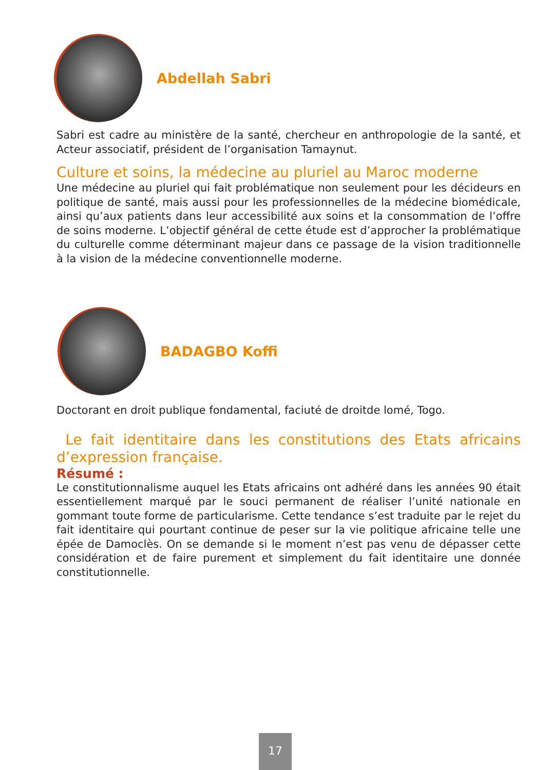Abdellah Sabri
Sabri est cadre au ministère de la santé, chercheur en anthropologie de la santé, et Acteur associatif, président de l’organisation Tamaynut.
Culture et soins, la médecine au pluriel au Maroc moderne
Une médecine au pluriel qui fait problématique non seulement pour les décideurs en politique de santé, mais aussi pour les professionnelles de la médecine biomédicale, ainsi qu’aux patients dans leur accessibilité aux soins et la consommation de l’offre de soins moderne. L’objectif général de cette étude est d’approcher la problématique du culturelle comme déterminant majeur dans ce passage de la vision traditionnelle à la vision de la médecine conventionnelle moderne.
BADAGBO Koffi
Doctorant en droit publique fondamental, faciuté de droitde lomé, Togo.
Le fait identitaire dans les constitutions des Etats africains d’expression française.
Résumé :
Le constitutionnalisme auquel les Etats africains ont adhéré dans les années 90 était essentiellement marqué par le souci permanent de réaliser l’unité nationale en gommant toute forme de particularisme. Cette tendance s’est traduite par le rejet du fait identitaire qui pourtant continue de peser sur la vie politique africaine telle une épée de Damoclès. On se demande si le moment n’est pas venu de dépasser cette considération et de faire purement et simplement du fait identitaire une donnée constitutionnelle.
17